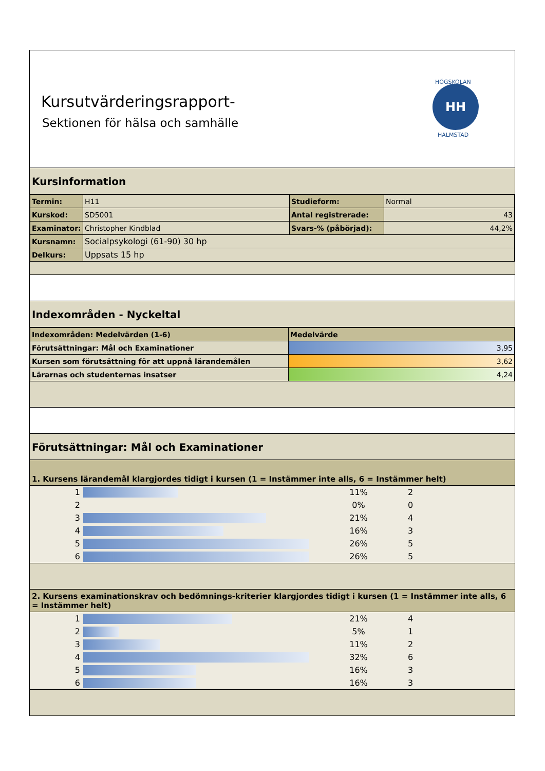Kursutvärderingsrapport-
Sektionen för hälsa och samhälle
HH
HÖGSKOLAN
HALMSTAD
Kursinformation
| Termin: | H11 | Studieform: | Normal |
| Kurskod: | SD5001 | Antal registrerade: | 43 |
| Examinator: | Christopher Kindblad | Svars-% (påbörjad): | 44,2% |
| Kursnamn: | Socialpsykologi (61-90) 30 hp | | |
| Delkurs: | Uppsats 15 hp | | |
Indexområden - Nyckeltal
| Indexområden: Medelvärden (1-6) | Medelvärde |
| --- | --- |
| Förutsättningar: Mål och Examinationer | 3,95 |
| Kursen som förutsättning för att uppnå lärandemålen | 3,62 |
| Lärarnas och studenternas insatser | 4,24 |
Förutsättningar: Mål och Examinationer
1. Kursens lärandemål klargjordes tidigt i kursen (1 = Instämmer inte alls, 6 = Instämmer helt)
| 1 | | 11% | 2 |
| 2 | | 0% | 0 |
| 3 | | 21% | 4 |
| 4 | | 16% | 3 |
| 5 | | 26% | 5 |
| 6 | | 26% | 5 |
2. Kursens examinationskrav och bedömnings-kriterier klargjordes tidigt i kursen (1 = Instämmer inte alls, 6 = Instämmer helt)
| 1 | | 21% | 4 |
| 2 | | 5% | 1 |
| 3 | | 11% | 2 |
| 4 | | 32% | 6 |
| 5 | | 16% | 3 |
| 6 | | 16% | 3 |